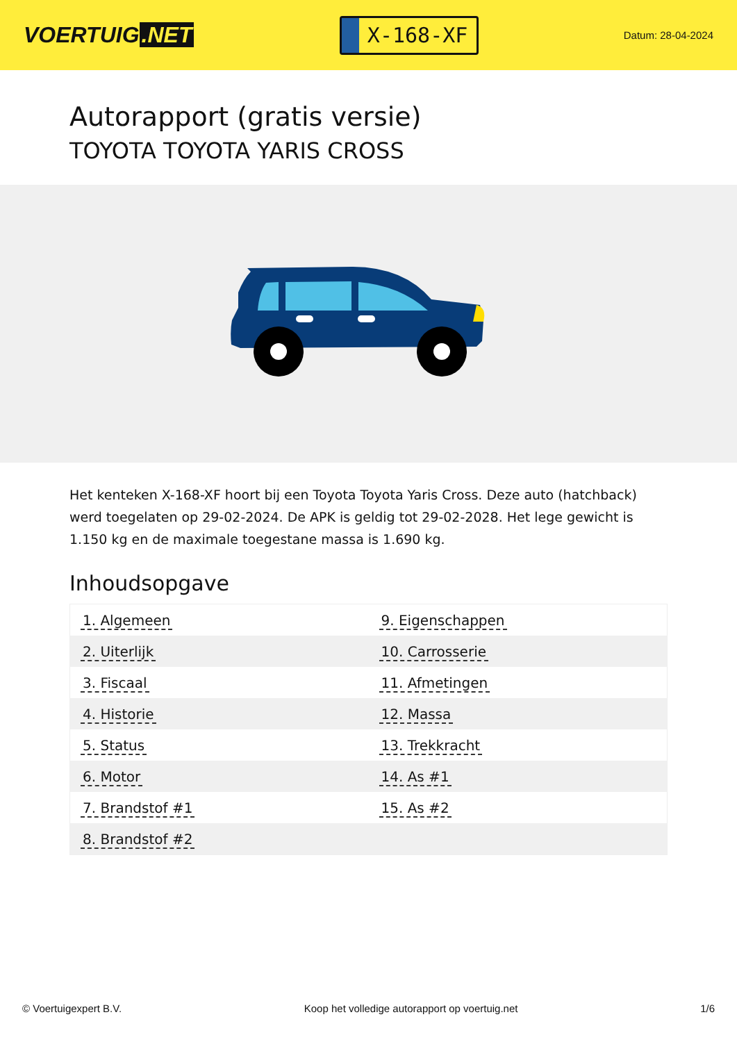VOERTUIG.NET
X-168-XF
Datum: 28-04-2024
Autorapport (gratis versie)
TOYOTA TOYOTA YARIS CROSS
Het kenteken X-168-XF hoort bij een Toyota Toyota Yaris Cross. Deze auto (hatchback) werd toegelaten op 29-02-2024. De APK is geldig tot 29-02-2028. Het lege gewicht is 1.150 kg en de maximale toegestane massa is 1.690 kg.
Inhoudsopgave
| 1. Algemeen | 9. Eigenschappen |
| 2. Uiterlijk | 10. Carrosserie |
| 3. Fiscaal | 11. Afmetingen |
| 4. Historie | 12. Massa |
| 5. Status | 13. Trekkracht |
| 6. Motor | 14. As #1 |
| 7. Brandstof #1 | 15. As #2 |
| 8. Brandstof #2 | |
© Voertuigexpert B.V. Koop het volledige autorapport op voertuig.net 1/6